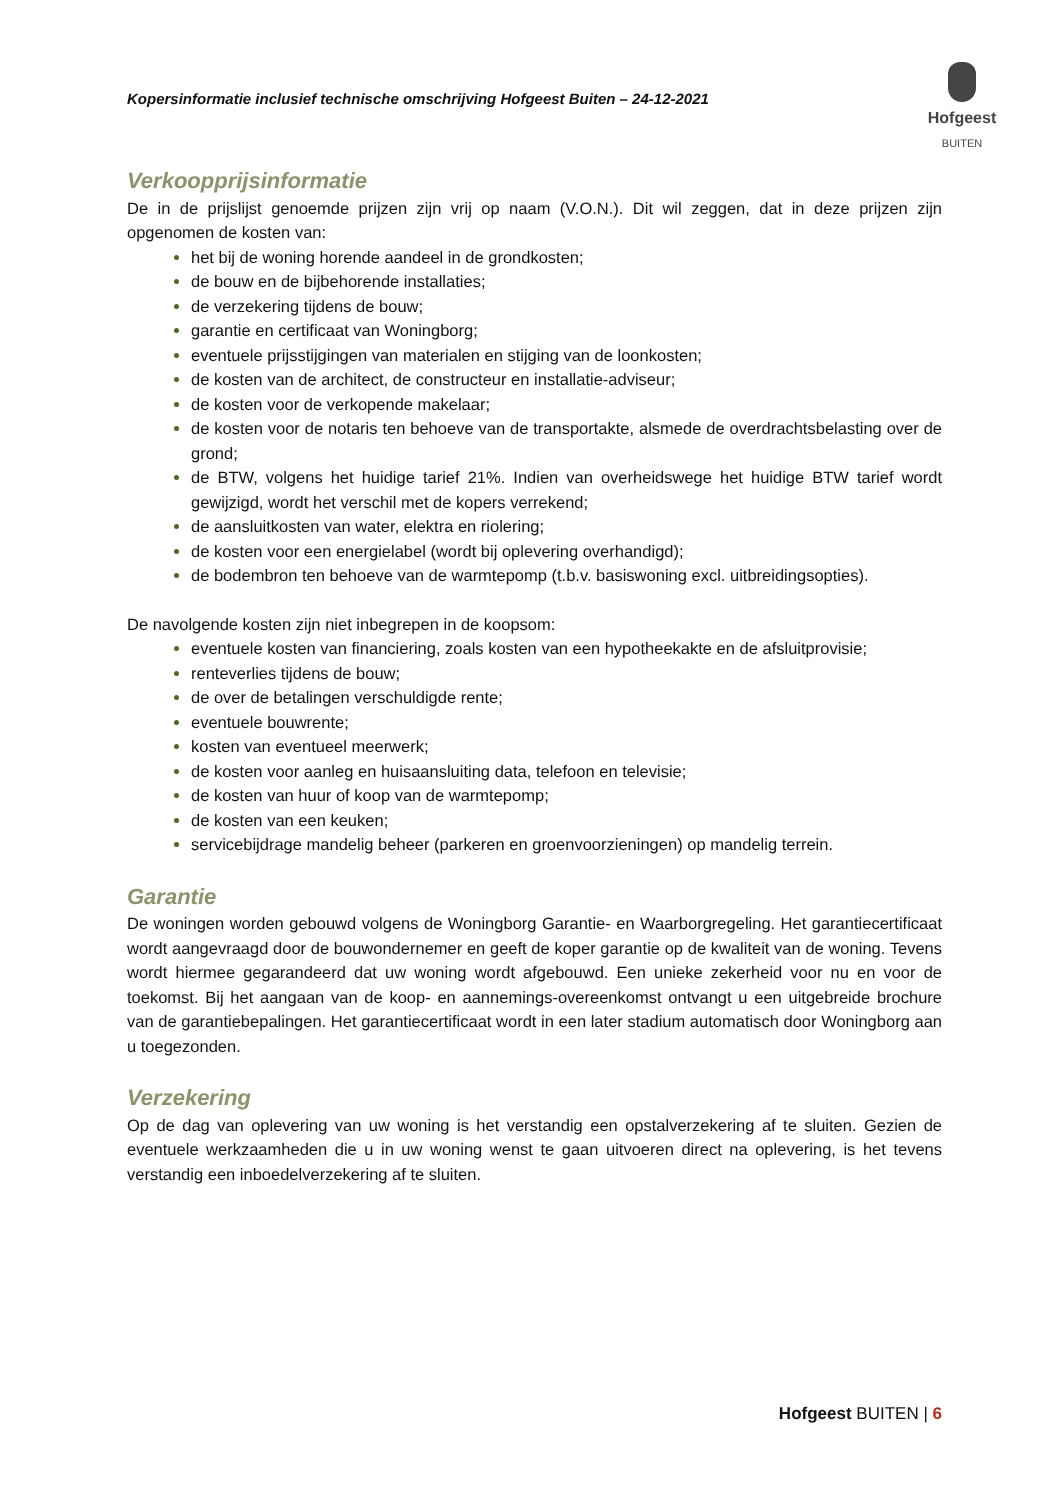Kopersinformatie inclusief technische omschrijving Hofgeest Buiten – 24-12-2021
Hofgeest
BUITEN
Verkoopprijsinformatie
De in de prijslijst genoemde prijzen zijn vrij op naam (V.O.N.). Dit wil zeggen, dat in deze prijzen zijn opgenomen de kosten van:
het bij de woning horende aandeel in de grondkosten;
de bouw en de bijbehorende installaties;
de verzekering tijdens de bouw;
garantie en certificaat van Woningborg;
eventuele prijsstijgingen van materialen en stijging van de loonkosten;
de kosten van de architect, de constructeur en installatie-adviseur;
de kosten voor de verkopende makelaar;
de kosten voor de notaris ten behoeve van de transportakte, alsmede de overdrachtsbelasting over de grond;
de BTW, volgens het huidige tarief 21%. Indien van overheidswege het huidige BTW tarief wordt gewijzigd, wordt het verschil met de kopers verrekend;
de aansluitkosten van water, elektra en riolering;
de kosten voor een energielabel (wordt bij oplevering overhandigd);
de bodembron ten behoeve van de warmtepomp (t.b.v. basiswoning excl. uitbreidingsopties).
De navolgende kosten zijn niet inbegrepen in de koopsom:
eventuele kosten van financiering, zoals kosten van een hypotheekakte en de afsluitprovisie;
renteverlies tijdens de bouw;
de over de betalingen verschuldigde rente;
eventuele bouwrente;
kosten van eventueel meerwerk;
de kosten voor aanleg en huisaansluiting data, telefoon en televisie;
de kosten van huur of koop van de warmtepomp;
de kosten van een keuken;
servicebijdrage mandelig beheer (parkeren en groenvoorzieningen) op mandelig terrein.
Garantie
De woningen worden gebouwd volgens de Woningborg Garantie- en Waarborgregeling. Het garantiecertificaat wordt aangevraagd door de bouwondernemer en geeft de koper garantie op de kwaliteit van de woning. Tevens wordt hiermee gegarandeerd dat uw woning wordt afgebouwd. Een unieke zekerheid voor nu en voor de toekomst. Bij het aangaan van de koop- en aannemings-overeenkomst ontvangt u een uitgebreide brochure van de garantiebepalingen. Het garantiecertificaat wordt in een later stadium automatisch door Woningborg aan u toegezonden.
Verzekering
Op de dag van oplevering van uw woning is het verstandig een opstalverzekering af te sluiten. Gezien de eventuele werkzaamheden die u in uw woning wenst te gaan uitvoeren direct na oplevering, is het tevens verstandig een inboedelverzekering af te sluiten.
Hofgeest BUITEN | 6